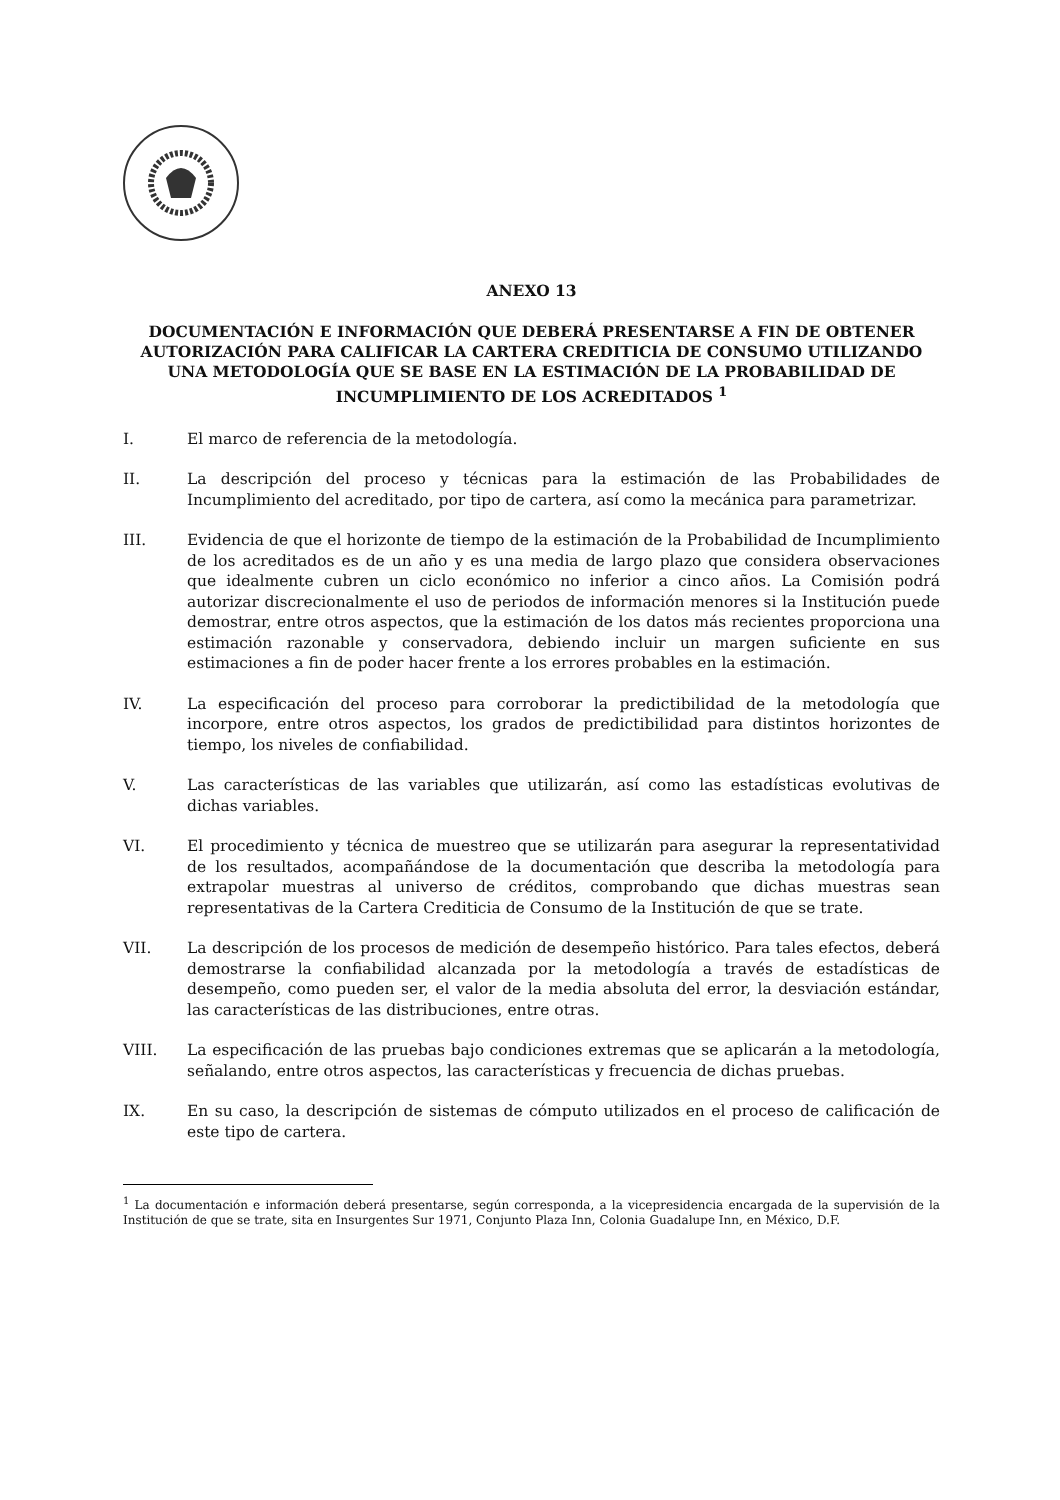ANEXO 13
DOCUMENTACIÓN E INFORMACIÓN QUE DEBERÁ PRESENTARSE A FIN DE OBTENER AUTORIZACIÓN PARA CALIFICAR LA CARTERA CREDITICIA DE CONSUMO UTILIZANDO UNA METODOLOGÍA QUE SE BASE EN LA ESTIMACIÓN DE LA PROBABILIDAD DE INCUMPLIMIENTO DE LOS ACREDITADOS <sup>1</sup>
I. El marco de referencia de la metodología.
II. La descripción del proceso y técnicas para la estimación de las Probabilidades de Incumplimiento del acreditado, por tipo de cartera, así como la mecánica para parametrizar.
III. Evidencia de que el horizonte de tiempo de la estimación de la Probabilidad de Incumplimiento de los acreditados es de un año y es una media de largo plazo que considera observaciones que idealmente cubren un ciclo económico no inferior a cinco años. La Comisión podrá autorizar discrecionalmente el uso de periodos de información menores si la Institución puede demostrar, entre otros aspectos, que la estimación de los datos más recientes proporciona una estimación razonable y conservadora, debiendo incluir un margen suficiente en sus estimaciones a fin de poder hacer frente a los errores probables en la estimación.
IV. La especificación del proceso para corroborar la predictibilidad de la metodología que incorpore, entre otros aspectos, los grados de predictibilidad para distintos horizontes de tiempo, los niveles de confiabilidad.
V. Las características de las variables que utilizarán, así como las estadísticas evolutivas de dichas variables.
VI. El procedimiento y técnica de muestreo que se utilizarán para asegurar la representatividad de los resultados, acompañándose de la documentación que describa la metodología para extrapolar muestras al universo de créditos, comprobando que dichas muestras sean representativas de la Cartera Crediticia de Consumo de la Institución de que se trate.
VII. La descripción de los procesos de medición de desempeño histórico. Para tales efectos, deberá demostrarse la confiabilidad alcanzada por la metodología a través de estadísticas de desempeño, como pueden ser, el valor de la media absoluta del error, la desviación estándar, las características de las distribuciones, entre otras.
VIII. La especificación de las pruebas bajo condiciones extremas que se aplicarán a la metodología, señalando, entre otros aspectos, las características y frecuencia de dichas pruebas.
IX. En su caso, la descripción de sistemas de cómputo utilizados en el proceso de calificación de este tipo de cartera.
<sup>1</sup> La documentación e información deberá presentarse, según corresponda, a la vicepresidencia encargada de la supervisión de la Institución de que se trate, sita en Insurgentes Sur 1971, Conjunto Plaza Inn, Colonia Guadalupe Inn, en México, D.F.